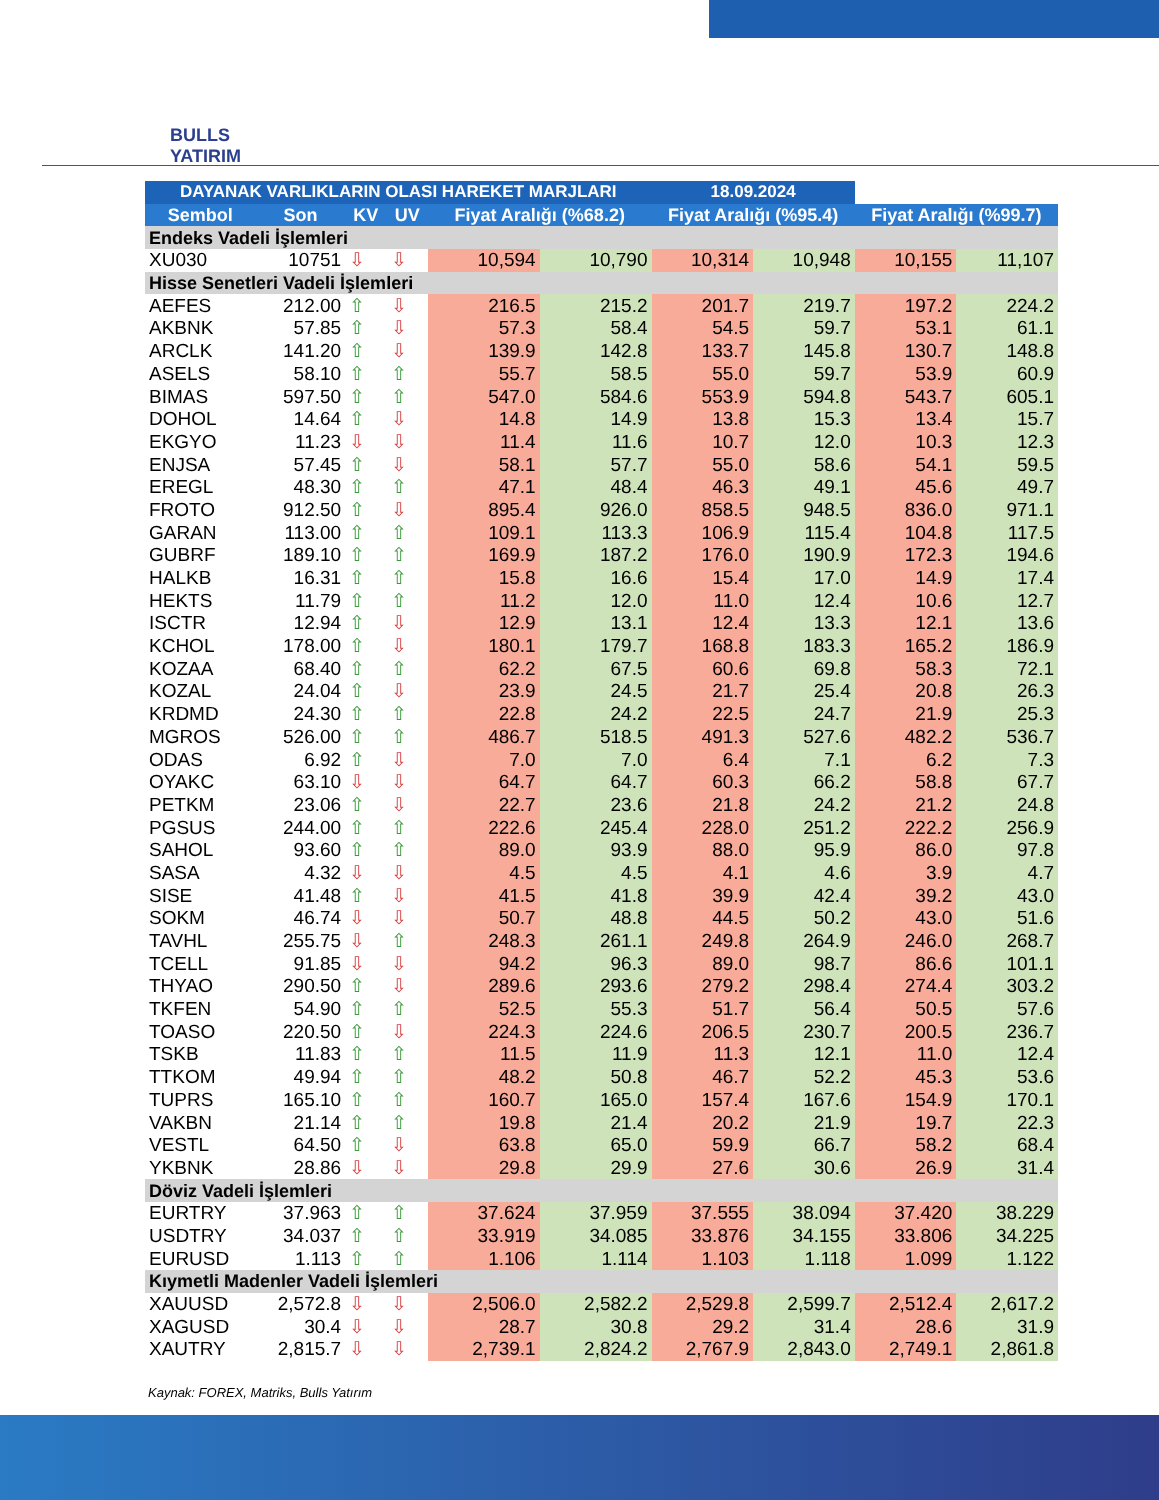BULLS
YATIRIM
| DAYANAK VARLIKLARIN OLASI HAREKET MARJLARI | | | | | | 18.09.2024 | | | |
| --- | --- | --- | --- | --- | --- | --- | --- | --- | --- |
| Sembol | Son | KV | UV | Fiyat Aralığı (%68.2) | | Fiyat Aralığı (%95.4) | | Fiyat Aralığı (%99.7) | |
| Endeks Vadeli İşlemleri | | | | | | | | | |
| XU030 | 10751 | ⇩ | ⇩ | 10,594 | 10,790 | 10,314 | 10,948 | 10,155 | 11,107 |
| Hisse Senetleri Vadeli İşlemleri | | | | | | | | | |
| AEFES | 212.00 | ⇧ | ⇩ | 216.5 | 215.2 | 201.7 | 219.7 | 197.2 | 224.2 |
| AKBNK | 57.85 | ⇧ | ⇩ | 57.3 | 58.4 | 54.5 | 59.7 | 53.1 | 61.1 |
| ARCLK | 141.20 | ⇧ | ⇩ | 139.9 | 142.8 | 133.7 | 145.8 | 130.7 | 148.8 |
| ASELS | 58.10 | ⇧ | ⇧ | 55.7 | 58.5 | 55.0 | 59.7 | 53.9 | 60.9 |
| BIMAS | 597.50 | ⇧ | ⇧ | 547.0 | 584.6 | 553.9 | 594.8 | 543.7 | 605.1 |
| DOHOL | 14.64 | ⇧ | ⇩ | 14.8 | 14.9 | 13.8 | 15.3 | 13.4 | 15.7 |
| EKGYO | 11.23 | ⇩ | ⇩ | 11.4 | 11.6 | 10.7 | 12.0 | 10.3 | 12.3 |
| ENJSA | 57.45 | ⇧ | ⇩ | 58.1 | 57.7 | 55.0 | 58.6 | 54.1 | 59.5 |
| EREGL | 48.30 | ⇧ | ⇧ | 47.1 | 48.4 | 46.3 | 49.1 | 45.6 | 49.7 |
| FROTO | 912.50 | ⇧ | ⇩ | 895.4 | 926.0 | 858.5 | 948.5 | 836.0 | 971.1 |
| GARAN | 113.00 | ⇧ | ⇧ | 109.1 | 113.3 | 106.9 | 115.4 | 104.8 | 117.5 |
| GUBRF | 189.10 | ⇧ | ⇧ | 169.9 | 187.2 | 176.0 | 190.9 | 172.3 | 194.6 |
| HALKB | 16.31 | ⇧ | ⇧ | 15.8 | 16.6 | 15.4 | 17.0 | 14.9 | 17.4 |
| HEKTS | 11.79 | ⇧ | ⇧ | 11.2 | 12.0 | 11.0 | 12.4 | 10.6 | 12.7 |
| ISCTR | 12.94 | ⇧ | ⇩ | 12.9 | 13.1 | 12.4 | 13.3 | 12.1 | 13.6 |
| KCHOL | 178.00 | ⇧ | ⇩ | 180.1 | 179.7 | 168.8 | 183.3 | 165.2 | 186.9 |
| KOZAA | 68.40 | ⇧ | ⇧ | 62.2 | 67.5 | 60.6 | 69.8 | 58.3 | 72.1 |
| KOZAL | 24.04 | ⇧ | ⇩ | 23.9 | 24.5 | 21.7 | 25.4 | 20.8 | 26.3 |
| KRDMD | 24.30 | ⇧ | ⇧ | 22.8 | 24.2 | 22.5 | 24.7 | 21.9 | 25.3 |
| MGROS | 526.00 | ⇧ | ⇧ | 486.7 | 518.5 | 491.3 | 527.6 | 482.2 | 536.7 |
| ODAS | 6.92 | ⇧ | ⇩ | 7.0 | 7.0 | 6.4 | 7.1 | 6.2 | 7.3 |
| OYAKC | 63.10 | ⇩ | ⇩ | 64.7 | 64.7 | 60.3 | 66.2 | 58.8 | 67.7 |
| PETKM | 23.06 | ⇧ | ⇩ | 22.7 | 23.6 | 21.8 | 24.2 | 21.2 | 24.8 |
| PGSUS | 244.00 | ⇧ | ⇧ | 222.6 | 245.4 | 228.0 | 251.2 | 222.2 | 256.9 |
| SAHOL | 93.60 | ⇧ | ⇧ | 89.0 | 93.9 | 88.0 | 95.9 | 86.0 | 97.8 |
| SASA | 4.32 | ⇩ | ⇩ | 4.5 | 4.5 | 4.1 | 4.6 | 3.9 | 4.7 |
| SISE | 41.48 | ⇧ | ⇩ | 41.5 | 41.8 | 39.9 | 42.4 | 39.2 | 43.0 |
| SOKM | 46.74 | ⇩ | ⇩ | 50.7 | 48.8 | 44.5 | 50.2 | 43.0 | 51.6 |
| TAVHL | 255.75 | ⇩ | ⇧ | 248.3 | 261.1 | 249.8 | 264.9 | 246.0 | 268.7 |
| TCELL | 91.85 | ⇩ | ⇩ | 94.2 | 96.3 | 89.0 | 98.7 | 86.6 | 101.1 |
| THYAO | 290.50 | ⇧ | ⇩ | 289.6 | 293.6 | 279.2 | 298.4 | 274.4 | 303.2 |
| TKFEN | 54.90 | ⇧ | ⇧ | 52.5 | 55.3 | 51.7 | 56.4 | 50.5 | 57.6 |
| TOASO | 220.50 | ⇧ | ⇩ | 224.3 | 224.6 | 206.5 | 230.7 | 200.5 | 236.7 |
| TSKB | 11.83 | ⇧ | ⇧ | 11.5 | 11.9 | 11.3 | 12.1 | 11.0 | 12.4 |
| TTKOM | 49.94 | ⇧ | ⇧ | 48.2 | 50.8 | 46.7 | 52.2 | 45.3 | 53.6 |
| TUPRS | 165.10 | ⇧ | ⇧ | 160.7 | 165.0 | 157.4 | 167.6 | 154.9 | 170.1 |
| VAKBN | 21.14 | ⇧ | ⇧ | 19.8 | 21.4 | 20.2 | 21.9 | 19.7 | 22.3 |
| VESTL | 64.50 | ⇧ | ⇩ | 63.8 | 65.0 | 59.9 | 66.7 | 58.2 | 68.4 |
| YKBNK | 28.86 | ⇩ | ⇩ | 29.8 | 29.9 | 27.6 | 30.6 | 26.9 | 31.4 |
| Döviz Vadeli İşlemleri | | | | | | | | | |
| EURTRY | 37.963 | ⇧ | ⇧ | 37.624 | 37.959 | 37.555 | 38.094 | 37.420 | 38.229 |
| USDTRY | 34.037 | ⇧ | ⇧ | 33.919 | 34.085 | 33.876 | 34.155 | 33.806 | 34.225 |
| EURUSD | 1.113 | ⇧ | ⇧ | 1.106 | 1.114 | 1.103 | 1.118 | 1.099 | 1.122 |
| Kıymetli Madenler Vadeli İşlemleri | | | | | | | | | |
| XAUUSD | 2,572.8 | ⇩ | ⇩ | 2,506.0 | 2,582.2 | 2,529.8 | 2,599.7 | 2,512.4 | 2,617.2 |
| XAGUSD | 30.4 | ⇩ | ⇩ | 28.7 | 30.8 | 29.2 | 31.4 | 28.6 | 31.9 |
| XAUTRY | 2,815.7 | ⇩ | ⇩ | 2,739.1 | 2,824.2 | 2,767.9 | 2,843.0 | 2,749.1 | 2,861.8 |
Kaynak: FOREX, Matriks, Bulls Yatırım